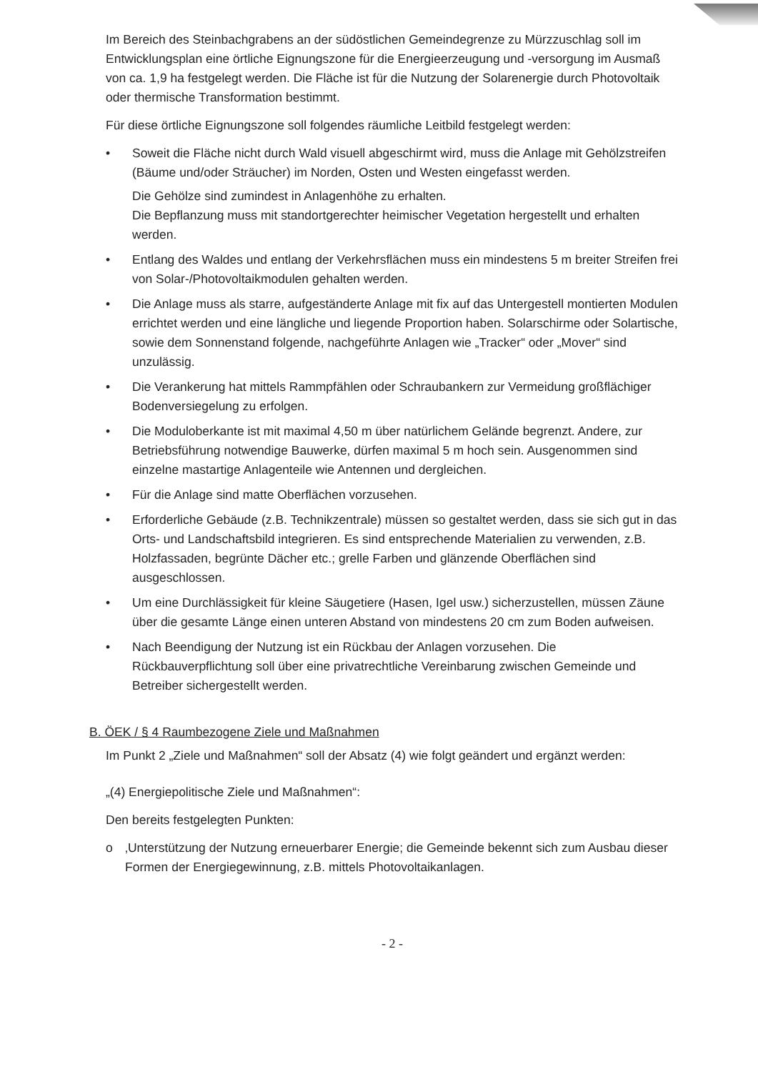Im Bereich des Steinbachgrabens an der südöstlichen Gemeindegrenze zu Mürzzuschlag soll im Entwicklungsplan eine örtliche Eignungszone für die Energieerzeugung und -versorgung im Ausmaß von ca. 1,9 ha festgelegt werden. Die Fläche ist für die Nutzung der Solarenergie durch Photovoltaik oder thermische Transformation bestimmt.
Für diese örtliche Eignungszone soll folgendes räumliche Leitbild festgelegt werden:
• Soweit die Fläche nicht durch Wald visuell abgeschirmt wird, muss die Anlage mit Gehölzstreifen (Bäume und/oder Sträucher) im Norden, Osten und Westen eingefasst werden.
Die Gehölze sind zumindest in Anlagenhöhe zu erhalten.
Die Bepflanzung muss mit standortgerechter heimischer Vegetation hergestellt und erhalten werden.
• Entlang des Waldes und entlang der Verkehrsflächen muss ein mindestens 5 m breiter Streifen frei von Solar-/Photovoltaikmodulen gehalten werden.
• Die Anlage muss als starre, aufgeständerte Anlage mit fix auf das Untergestell montierten Modulen errichtet werden und eine längliche und liegende Proportion haben. Solarschirme oder Solartische, sowie dem Sonnenstand folgende, nachgeführte Anlagen wie „Tracker“ oder „Mover“ sind unzulässig.
• Die Verankerung hat mittels Rammpfählen oder Schraubankern zur Vermeidung großflächiger Bodenversiegelung zu erfolgen.
• Die Moduloberkante ist mit maximal 4,50 m über natürlichem Gelände begrenzt. Andere, zur Betriebsführung notwendige Bauwerke, dürfen maximal 5 m hoch sein. Ausgenommen sind einzelne mastartige Anlagenteile wie Antennen und dergleichen.
• Für die Anlage sind matte Oberflächen vorzusehen.
• Erforderliche Gebäude (z.B. Technikzentrale) müssen so gestaltet werden, dass sie sich gut in das Orts- und Landschaftsbild integrieren. Es sind entsprechende Materialien zu verwenden, z.B. Holzfassaden, begrünte Dächer etc.; grelle Farben und glänzende Oberflächen sind ausgeschlossen.
• Um eine Durchlässigkeit für kleine Säugetiere (Hasen, Igel usw.) sicherzustellen, müssen Zäune über die gesamte Länge einen unteren Abstand von mindestens 20 cm zum Boden aufweisen.
• Nach Beendigung der Nutzung ist ein Rückbau der Anlagen vorzusehen. Die Rückbauverpflichtung soll über eine privatrechtliche Vereinbarung zwischen Gemeinde und Betreiber sichergestellt werden.
B. ÖEK / § 4 Raumbezogene Ziele und Maßnahmen
Im Punkt 2 „Ziele und Maßnahmen“ soll der Absatz (4) wie folgt geändert und ergänzt werden:
„(4) Energiepolitische Ziele und Maßnahmen“:
Den bereits festgelegten Punkten:
o ‚Unterstützung der Nutzung erneuerbarer Energie; die Gemeinde bekennt sich zum Ausbau dieser Formen der Energiegewinnung, z.B. mittels Photovoltaikanlagen.
- 2 -